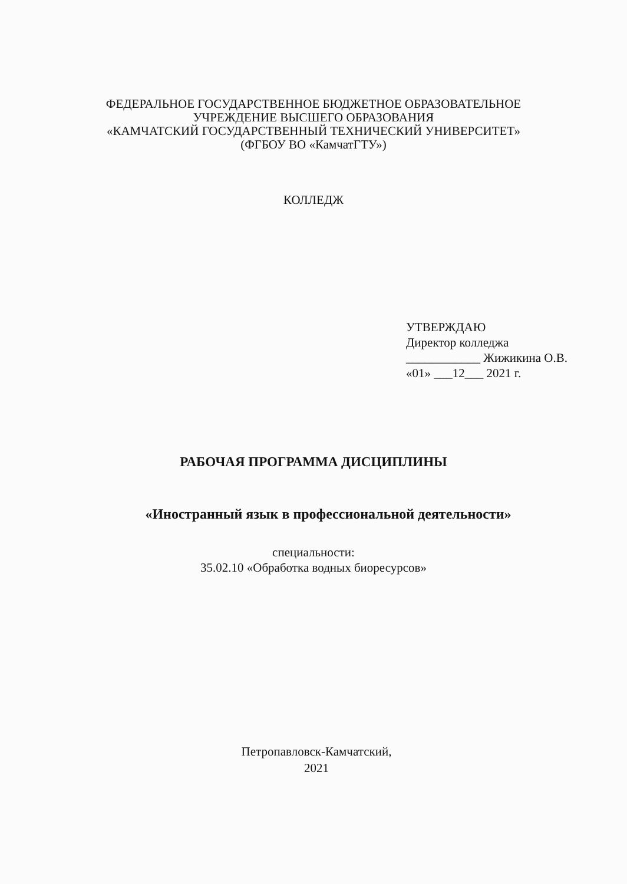ФЕДЕРАЛЬНОЕ ГОСУДАРСТВЕННОЕ БЮДЖЕТНОЕ ОБРАЗОВАТЕЛЬНОЕ
УЧРЕЖДЕНИЕ ВЫСШЕГО ОБРАЗОВАНИЯ
«КАМЧАТСКИЙ ГОСУДАРСТВЕННЫЙ ТЕХНИЧЕСКИЙ УНИВЕРСИТЕТ»
(ФГБОУ ВО «КамчатГТУ»)
КОЛЛЕДЖ
УТВЕРЖДАЮ
Директор колледжа
____________ Жижикина О.В.
«01» ___12___ 2021 г.
РАБОЧАЯ ПРОГРАММА ДИСЦИПЛИНЫ
«Иностранный язык в профессиональной деятельности»
специальности:
35.02.10 «Обработка водных биоресурсов»
Петропавловск-Камчатский,
2021